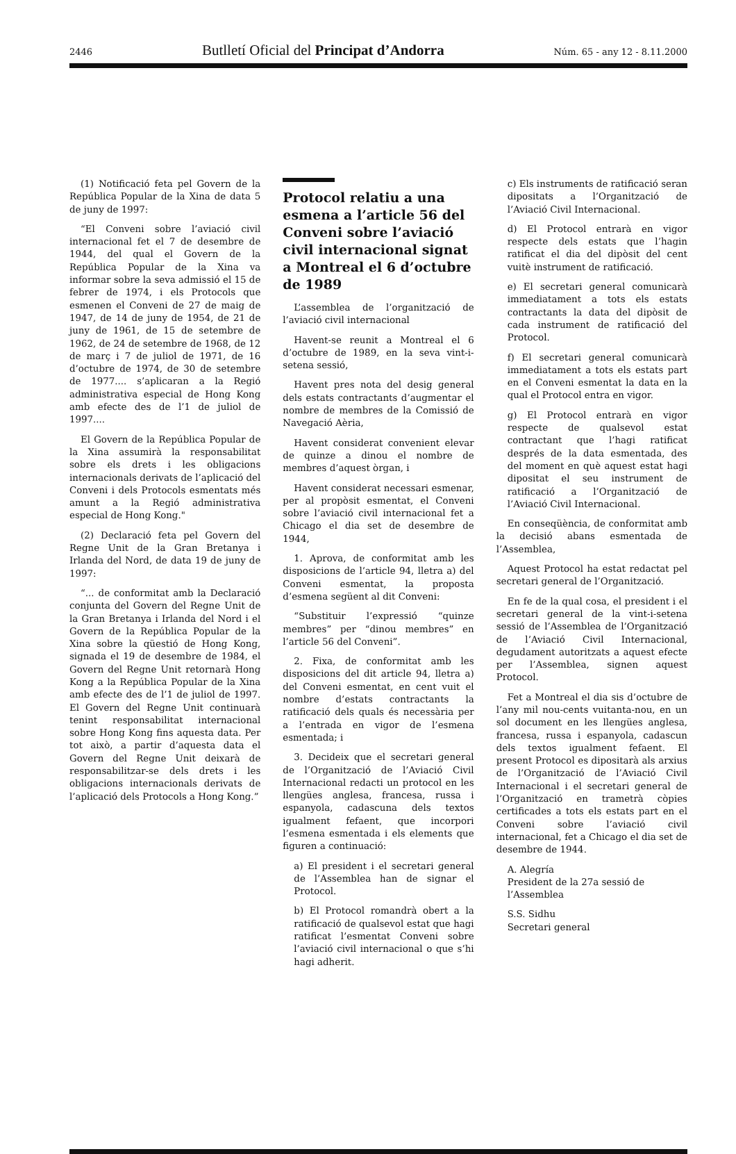2446 Butlletí Oficial del Principat d’Andorra Núm. 65 - any 12 - 8.11.2000
(1) Notificació feta pel Govern de la República Popular de la Xina de data 5 de juny de 1997:
“El Conveni sobre l’aviació civil internacional fet el 7 de desembre de 1944, del qual el Govern de la República Popular de la Xina va informar sobre la seva admissió el 15 de febrer de 1974, i els Protocols que esmenen el Conveni de 27 de maig de 1947, de 14 de juny de 1954, de 21 de juny de 1961, de 15 de setembre de 1962, de 24 de setembre de 1968, de 12 de març i 7 de juliol de 1971, de 16 d’octubre de 1974, de 30 de setembre de 1977.... s’aplicaran a la Regió administrativa especial de Hong Kong amb efecte des de l’1 de juliol de 1997....
El Govern de la República Popular de la Xina assumirà la responsabilitat sobre els drets i les obligacions internacionals derivats de l’aplicació del Conveni i dels Protocols esmentats més amunt a la Regió administrativa especial de Hong Kong."
(2) Declaració feta pel Govern del Regne Unit de la Gran Bretanya i Irlanda del Nord, de data 19 de juny de 1997:
“... de conformitat amb la Declaració conjunta del Govern del Regne Unit de la Gran Bretanya i Irlanda del Nord i el Govern de la República Popular de la Xina sobre la qüestió de Hong Kong, signada el 19 de desembre de 1984, el Govern del Regne Unit retornarà Hong Kong a la República Popular de la Xina amb efecte des de l’1 de juliol de 1997. El Govern del Regne Unit continuarà tenint responsabilitat internacional sobre Hong Kong fins aquesta data. Per tot això, a partir d’aquesta data el Govern del Regne Unit deixarà de responsabilitzar-se dels drets i les obligacions internacionals derivats de l’aplicació dels Protocols a Hong Kong.”
Protocol relatiu a una esmena a l’article 56 del Conveni sobre l’aviació civil internacional signat a Montreal el 6 d’octubre de 1989
L’assemblea de l’organització de l’aviació civil internacional
Havent-se reunit a Montreal el 6 d’octubre de 1989, en la seva vint-i-setena sessió,
Havent pres nota del desig general dels estats contractants d’augmentar el nombre de membres de la Comissió de Navegació Aèria,
Havent considerat convenient elevar de quinze a dinou el nombre de membres d’aquest òrgan, i
Havent considerat necessari esmenar, per al propòsit esmentat, el Conveni sobre l’aviació civil internacional fet a Chicago el dia set de desembre de 1944,
1. Aprova, de conformitat amb les disposicions de l’article 94, lletra a) del Conveni esmentat, la proposta d’esmena següent al dit Conveni:
“Substituir l’expressió “quinze membres” per “dinou membres” en l’article 56 del Conveni”.
2. Fixa, de conformitat amb les disposicions del dit article 94, lletra a) del Conveni esmentat, en cent vuit el nombre d’estats contractants la ratificació dels quals és necessària per a l’entrada en vigor de l’esmena esmentada; i
3. Decideix que el secretari general de l’Organització de l’Aviació Civil Internacional redacti un protocol en les llengües anglesa, francesa, russa i espanyola, cadascuna dels textos igualment fefaent, que incorpori l’esmena esmentada i els elements que figuren a continuació:
a) El president i el secretari general de l’Assemblea han de signar el Protocol.
b) El Protocol romandrà obert a la ratificació de qualsevol estat que hagi ratificat l’esmentat Conveni sobre l’aviació civil internacional o que s’hi hagi adherit.
c) Els instruments de ratificació seran dipositats a l’Organització de l’Aviació Civil Internacional.
d) El Protocol entrarà en vigor respecte dels estats que l’hagin ratificat el dia del dipòsit del cent vuitè instrument de ratificació.
e) El secretari general comunicarà immediatament a tots els estats contractants la data del dipòsit de cada instrument de ratificació del Protocol.
f) El secretari general comunicarà immediatament a tots els estats part en el Conveni esmentat la data en la qual el Protocol entra en vigor.
g) El Protocol entrarà en vigor respecte de qualsevol estat contractant que l’hagi ratificat després de la data esmentada, des del moment en què aquest estat hagi dipositat el seu instrument de ratificació a l’Organització de l’Aviació Civil Internacional.
En conseqüència, de conformitat amb la decisió abans esmentada de l’Assemblea,
Aquest Protocol ha estat redactat pel secretari general de l’Organització.
En fe de la qual cosa, el president i el secretari general de la vint-i-setena sessió de l’Assemblea de l’Organització de l’Aviació Civil Internacional, degudament autoritzats a aquest efecte per l’Assemblea, signen aquest Protocol.
Fet a Montreal el dia sis d’octubre de l’any mil nou-cents vuitanta-nou, en un sol document en les llengües anglesa, francesa, russa i espanyola, cadascun dels textos igualment fefaent. El present Protocol es dipositarà als arxius de l’Organització de l’Aviació Civil Internacional i el secretari general de l’Organització en trametrà còpies certificades a tots els estats part en el Conveni sobre l’aviació civil internacional, fet a Chicago el dia set de desembre de 1944.
A. Alegría
President de la 27a sessió de l’Assemblea
S.S. Sidhu
Secretari general